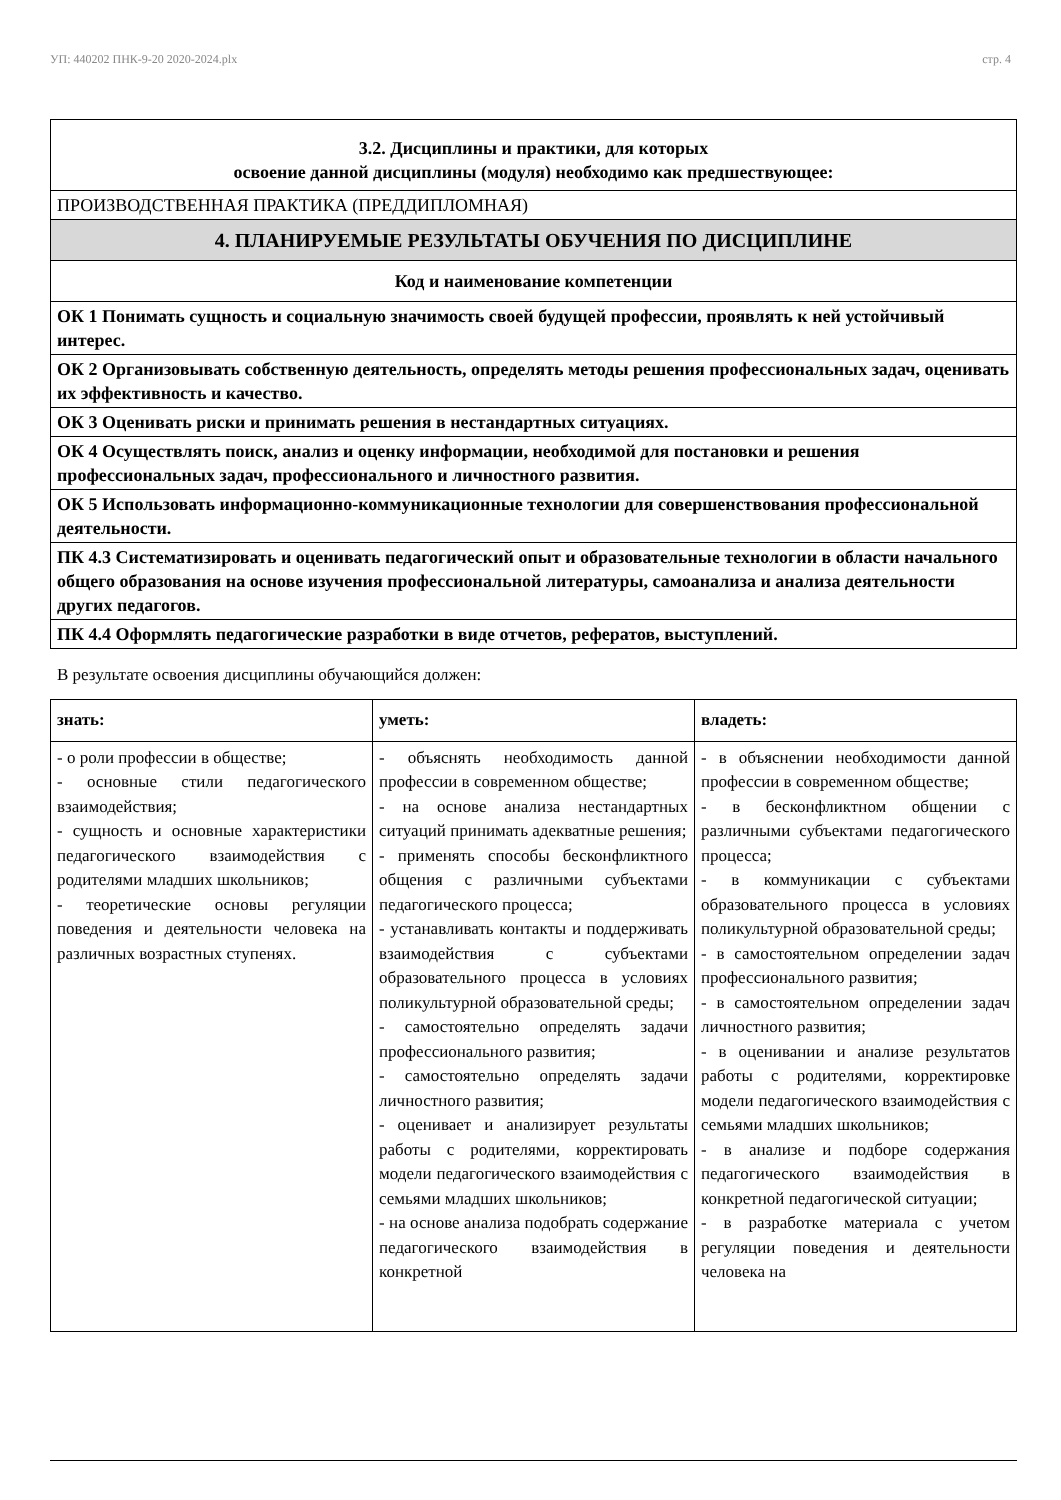УП: 440202 ПНК-9-20 2020-2024.plx стр. 4
| 3.2. Дисциплины и практики, для которых освоение данной дисциплины (модуля) необходимо как предшествующее: |
| ПРОИЗВОДСТВЕННАЯ ПРАКТИКА (ПРЕДДИПЛОМНАЯ) |
| 4. ПЛАНИРУЕМЫЕ РЕЗУЛЬТАТЫ ОБУЧЕНИЯ ПО ДИСЦИПЛИНЕ |
| Код и наименование компетенции |
| ОК 1 Понимать сущность и социальную значимость своей будущей профессии, проявлять к ней устойчивый интерес. |
| ОК 2 Организовывать собственную деятельность, определять методы решения профессиональных задач, оценивать их эффективность и качество. |
| ОК 3 Оценивать риски и принимать решения в нестандартных ситуациях. |
| ОК 4 Осуществлять поиск, анализ и оценку информации, необходимой для постановки и решения профессиональных задач, профессионального и личностного развития. |
| ОК 5 Использовать информационно-коммуникационные технологии для совершенствования профессиональной деятельности. |
| ПК 4.3 Систематизировать и оценивать педагогический опыт и образовательные технологии в области начального общего образования на основе изучения профессиональной литературы, самоанализа и анализа деятельности других педагогов. |
| ПК 4.4 Оформлять педагогические разработки в виде отчетов, рефератов, выступлений. |
В результате освоения дисциплины обучающийся должен:
| знать: | уметь: | владеть: |
| - о роли профессии в обществе; - основные стили педагогического взаимодействия; - сущность и основные характеристики педагогического взаимодействия с родителями младших школьников; - теоретические основы регуляции поведения и деятельности человека на различных возрастных ступенях. | - объяснять необходимость данной профессии в современном обществе; - на основе анализа нестандартных ситуаций принимать адекватные решения; - применять способы бесконфликтного общения с различными субъектами педагогического процесса; - устанавливать контакты и поддерживать взаимодействия с субъектами образовательного процесса в условиях поликультурной образовательной среды; - самостоятельно определять задачи профессионального развития; - самостоятельно определять задачи личностного развития; - оценивает и анализирует результаты работы с родителями, корректировать модели педагогического взаимодействия с семьями младших школьников; - на основе анализа подобрать содержание педагогического взаимодействия в конкретной | - в объяснении необходимости данной профессии в современном обществе; - в бесконфликтном общении с различными субъектами педагогического процесса; - в коммуникации с субъектами образовательного процесса в условиях поликультурной образовательной среды; - в самостоятельном определении задач профессионального развития; - в самостоятельном определении задач личностного развития; - в оценивании и анализе результатов работы с родителями, корректировке модели педагогического взаимодействия с семьями младших школьников; - в анализе и подборе содержания педагогического взаимодействия в конкретной педагогической ситуации; - в разработке материала с учетом регуляции поведения и деятельности человека на |